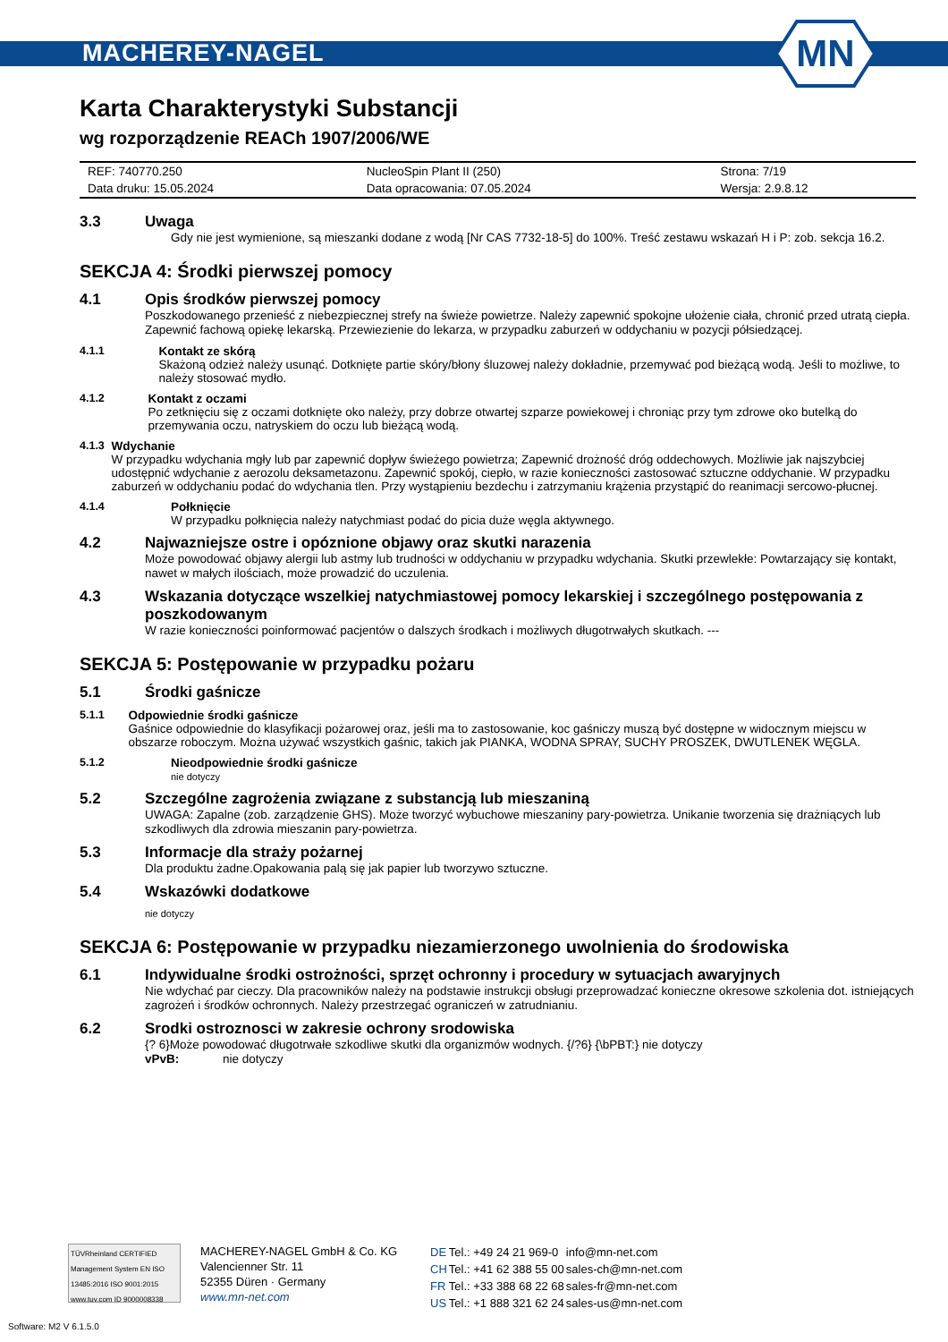MACHEREY-NAGEL
MN
Karta Charakterystyki Substancji
wg rozporządzenie REACh 1907/2006/WE
| REF: 740770.250 | NucleoSpin Plant II (250) | Strona: 7/19 |
| Data druku: 15.05.2024 | Data opracowania: 07.05.2024 | Wersja: 2.9.8.12 |
3.3 Uwaga
Gdy nie jest wymienione, są mieszanki dodane z wodą [Nr CAS 7732-18-5] do 100%. Treść zestawu wskazań H i P: zob. sekcja 16.2.
SEKCJA 4: Środki pierwszej pomocy
4.1 Opis środków pierwszej pomocy
Poszkodowanego przenieść z niebezpiecznej strefy na świeże powietrze. Należy zapewnić spokojne ułożenie ciała, chronić przed utratą ciepła. Zapewnić fachową opiekę lekarską. Przewiezienie do lekarza, w przypadku zaburzeń w oddychaniu w pozycji półsiedzącej.
4.1.1 Kontakt ze skórą
Skażoną odzież należy usunąć. Dotknięte partie skóry/błony śluzowej należy dokładnie, przemywać pod bieżącą wodą. Jeśli to możliwe, to należy stosować mydło.
4.1.2 Kontakt z oczami
Po zetknięciu się z oczami dotknięte oko należy, przy dobrze otwartej szparze powiekowej i chroniąc przy tym zdrowe oko butelką do przemywania oczu, natryskiem do oczu lub bieżącą wodą.
4.1.3 Wdychanie
W przypadku wdychania mgły lub par zapewnić dopływ świeżego powietrza; Zapewnić drożność dróg oddechowych. Możliwie jak najszybciej udostępnić wdychanie z aerozolu deksametazonu. Zapewnić spokój, ciepło, w razie konieczności zastosować sztuczne oddychanie. W przypadku zaburzeń w oddychaniu podać do wdychania tlen. Przy wystąpieniu bezdechu i zatrzymaniu krążenia przystąpić do reanimacji sercowo-płucnej.
4.1.4 Połknięcie
W przypadku połknięcia należy natychmiast podać do picia duże węgla aktywnego.
4.2 Najwazniejsze ostre i opóznione objawy oraz skutki narazenia
Może powodować objawy alergii lub astmy lub trudności w oddychaniu w przypadku wdychania. Skutki przewlekłe: Powtarzający się kontakt, nawet w małych ilościach, może prowadzić do uczulenia.
4.3 Wskazania dotyczące wszelkiej natychmiastowej pomocy lekarskiej i szczególnego postępowania z poszkodowanym
W razie konieczności poinformować pacjentów o dalszych środkach i możliwych długotrwałych skutkach. ---
SEKCJA 5: Postępowanie w przypadku pożaru
5.1 Środki gaśnicze
5.1.1 Odpowiednie środki gaśnicze
Gaśnice odpowiednie do klasyfikacji pożarowej oraz, jeśli ma to zastosowanie, koc gaśniczy muszą być dostępne w widocznym miejscu w obszarze roboczym. Można używać wszystkich gaśnic, takich jak PIANKA, WODNA SPRAY, SUCHY PROSZEK, DWUTLENEK WĘGLA.
5.1.2 Nieodpowiednie środki gaśnicze
nie dotyczy
5.2 Szczególne zagrożenia związane z substancją lub mieszaniną
UWAGA: Zapalne (zob. zarządzenie GHS). Może tworzyć wybuchowe mieszaniny pary-powietrza. Unikanie tworzenia się drażniących lub szkodliwych dla zdrowia mieszanin pary-powietrza.
5.3 Informacje dla straży pożarnej
Dla produktu żadne.Opakowania palą się jak papier lub tworzywo sztuczne.
5.4 Wskazówki dodatkowe
nie dotyczy
SEKCJA 6: Postępowanie w przypadku niezamierzonego uwolnienia do środowiska
6.1 Indywidualne środki ostrożności, sprzęt ochronny i procedury w sytuacjach awaryjnych
Nie wdychać par cieczy. Dla pracowników należy na podstawie instrukcji obsługi przeprowadzać konieczne okresowe szkolenia dot. istniejących zagrożeń i środków ochronnych. Należy przestrzegać ograniczeń w zatrudnianiu.
6.2 Srodki ostroznosci w zakresie ochrony srodowiska
{? 6}Może powodować długotrwałe szkodliwe skutki dla organizmów wodnych. {/?6} {\bPBT:} nie dotyczy
vPvB: nie dotyczy
TÜVRheinland CERTIFIED
Management System EN ISO 13485:2016 ISO 9001:2015
www.tuv.com ID 9000008338
MACHEREY-NAGEL GmbH & Co. KG
Valencienner Str. 11
52355 Düren · Germany
www.mn-net.com
| DE | Tel.: +49 24 21 969-0 | info@mn-net.com |
| CH | Tel.: +41 62 388 55 00 | sales-ch@mn-net.com |
| FR | Tel.: +33 388 68 22 68 | sales-fr@mn-net.com |
| US | Tel.: +1 888 321 62 24 | sales-us@mn-net.com |
Software: M2 V 6.1.5.0